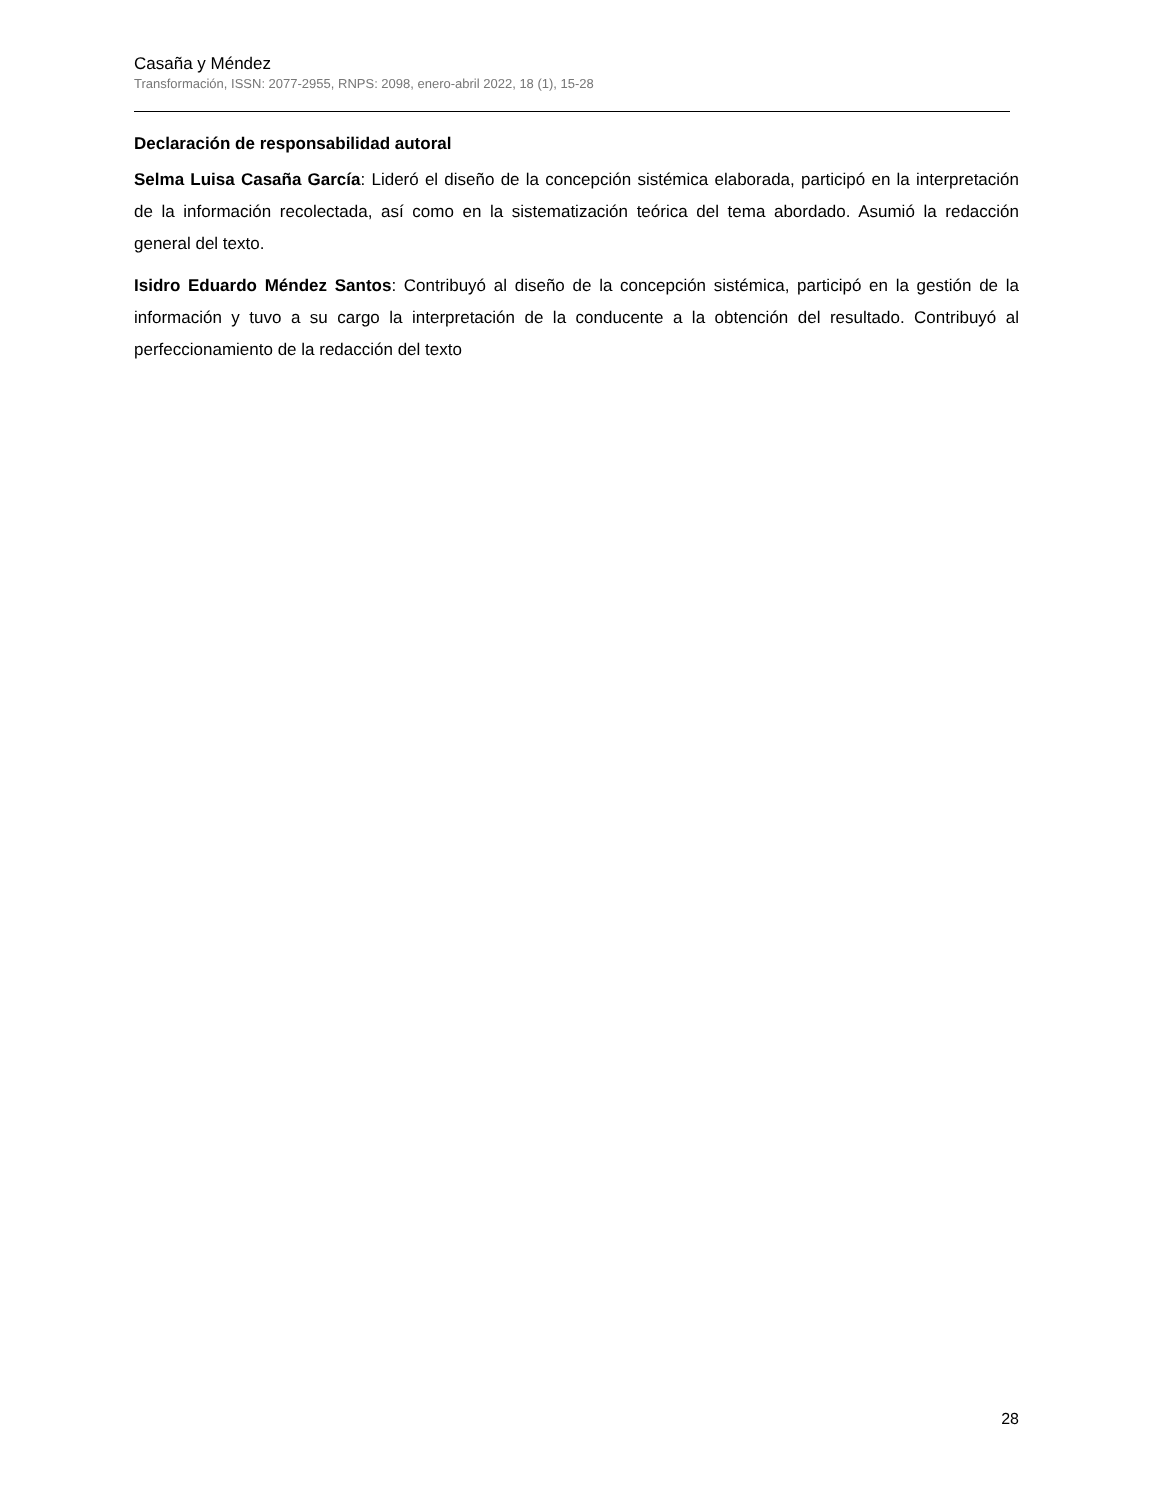Casaña y Méndez
Transformación, ISSN: 2077-2955, RNPS: 2098, enero-abril 2022, 18 (1), 15-28
Declaración de responsabilidad autoral
Selma Luisa Casaña García: Lideró el diseño de la concepción sistémica elaborada, participó en la interpretación de la información recolectada, así como en la sistematización teórica del tema abordado. Asumió la redacción general del texto.
Isidro Eduardo Méndez Santos: Contribuyó al diseño de la concepción sistémica, participó en la gestión de la información y tuvo a su cargo la interpretación de la conducente a la obtención del resultado. Contribuyó al perfeccionamiento de la redacción del texto
28